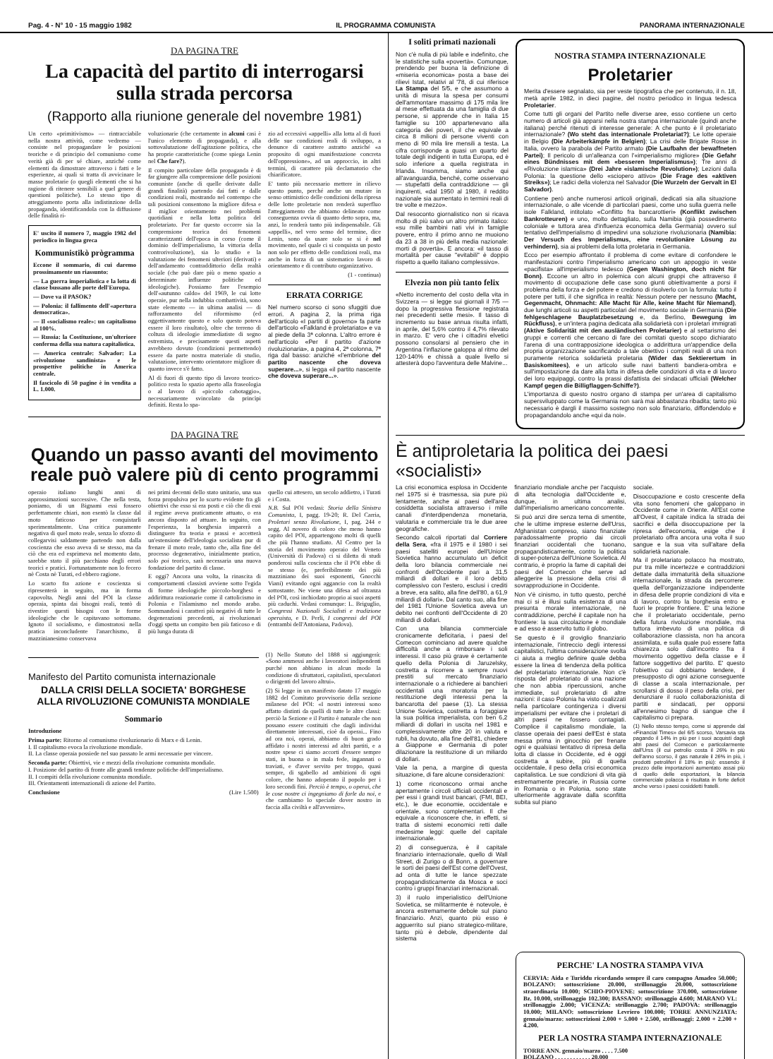Pag. 4 - N° 10 - 15 maggio 1982 IL PROGRAMMA COMUNISTA PANORAMA INTERNAZIONALE
DA PAGINA TRE
La capacità del partito di interrogarsi sulla strada percorsa
(Rapporto alla riunione generale del novembre 1981)
Un certo «primitivismo» — rintracciabile nella nostra attività, come vedremo — consiste nel propagandare le posizioni teoriche e di principio del comunismo come verità già di per sé chiare, anziché come elementi da dimostrare attraverso i fatti e le esperienze, ai quali si tratta di avvicinare le masse proletarie (o quegli elementi che si ha ragione di ritenere sensibili a quel genere di questioni politiche). Lo stesso tipo di atteggiamento porta alla indistinzione della propaganda, identificandola con la diffusione delle finalità ri-
E' uscito il numero 7, maggio 1982 del periodico in lingua greca
Kommunistikò prògramma
Eccone il sommario, di cui daremo prossimamente un riassunto:
— La guerra imperialistica e la lotta di classe bussano alle porte dell'Europa.
— Dove va il PASOK?
— Polonia: il fallimento dell'«apertura democratica».
— Il «socialismo reale»: un capitalismo al 100%.
— Russia: la Costituzione, un'ulteriore conferma della sua natura capitalistica.
— America centrale: Salvador: La «rivoluzione sandinista» e le prospettive politiche in America centrale.
Il fascicolo di 50 pagine è in vendita a L. 1.000.
voluzionarie (che certamente in alcuni casi è l'unico elemento di propaganda), e alla sottovalutazione dell'agitazione politica, che ha proprie caratteristiche (come spiega Lenin nel Che fare?).
Il compito particolare della propaganda è di far giungere alla comprensione delle posizioni comuniste (anche di quelle derivate dalle grandi finalità) partendo dai fatti e dalle condizioni reali, mostrando nel contempo che tali posizioni consentono la migliore difesa e il miglior orientamento nei problemi quotidiani e nella lotta politica del proletariato. Per far questo occorre sia la comprensione teorica dei fenomeni caratterizzanti dell'epoca in corso (come il dominio dell'imperialismo, la vittoria della controrivoluzione), sia lo studio e la valutazione dei fenomeni ulteriori (derivati) e dell'andamento contraddittorio della realtà sociale (che può dare più o meno spazio a determinate influenze politiche ed ideologiche). Possiamo fare l'esempio dell'«autunno caldo» del 1969, le cui lotte operaie, pur nella indubbia combattività, sono state elemento — in ultima analisi — di rafforzamento del riformismo (ed oggettivamente questo e solo questo poteva essere il loro risultato), oltre che terreno di coltura di ideologie immediatiste di segno estremista, e precisamente questi aspetti avrebbero dovuto (condizioni permettendo) essere da parte nostra materiale di studio, valutazione, intervento orientatore migliore di quanto invece s'è fatto.
Al di fuori di questo tipo di lavoro teorico-politico resta lo spazio aperto alla fraseologia o al lavoro di «piccolo cabotaggio», necessariamente svincolato da princìpi definiti. Resta lo spa-
zio ad eccessivi «appelli» alla lotta al di fuori delle sue condizioni reali di sviluppo, a denunce di carattere astratto anziché «a proposito di ogni manifestazione concreta dell'oppressione», ad un approccio, in altri termini, di carattere più declamatorio che chiarificatore.
E' tanto più necessario mettere in rilievo questo punto, perché anche un mutare in senso ottimistico delle condizioni della ripresa delle lotte proletarie non renderà superfluo l'atteggiamento che abbiamo delineato come conseguenza ovvia di quanto detto sopra, ma, anzi, lo renderà tanto più indispensabile. Gli «appelli», nel vero senso del termine, dice Lenin, sono da usare solo se si è nel movimento, nel quale ci si conquista un posto non solo per effetto delle condizioni reali, ma anche in forza di un sistematico lavoro di orientamento e di contributo organizzativo.
(1 - continua)
ERRATA CORRIGE
Nel numero scorso ci sono sfuggiti due errori. A pagina 2, la prima riga dell'articolo «I partiti di governo» fa parte dell'articolo «Falkland è proletariato» e va al piede della 3ª colonna. L'altro errore è nell'articolo «Per il partito d'azione rivoluzionaria», a pagina 4, 2ª colonna, 7ª riga dal basso: anziché «l'embrione del partito nascente che doveva superare...», si legga «il partito nascente che doveva superare...».
DA PAGINA TRE
Quando un passo avanti del movimento reale può valere più di cento programmi
operaio italiano lunghi anni di approssimazioni successive. Che nella testa, poniamo, di un Bignami essi fossero perfettamente chiari, non esentò la classe dal moto faticoso per conquistarli sperimentalmente. Una critica puramente negativa di quel moto reale, senza lo sforzo di collegarvisi saldamente partendo non dalla coscienza che esso aveva di se stesso, ma da ciò che era ed esprimeva nel momento dato, sarebbe stato il più pacchiano degli errori teorici e pratici. Fortunatamente non lo fecero nè Costa nè Turati, ed ebbero ragione.
Lo scarto fra azione e coscienza si ripresenterà in seguito, ma in forma capovolta. Negli anni del POI la classe operaia, spinta dai bisogni reali, tentò di rivestire questi bisogni con le forme ideologiche che le capitavano sottomano. Ignoto il socialismo, e dimostratosi nella pratica inconcludente l'anarchismo, il mazzinianesimo conservava
nei primi decenni dello stato unitario, una sua forza propulsiva per lo scarto evidente fra gli obiettivi che esso si era posti e ciò che di essi il regime aveva praticamente attuato, o era ancora disposto ad attuare. In seguito, con l'esperienza, la borghesia imparerà a distinguere fra teoria e prassi e accetterà un'estensione dell'ideologia socialista pur di frenare il moto reale, tanto che, alla fine del processo degenerativo, inizialmente pratico, solo poi teorico, sarà necessaria una nuova fondazione del partito di classe.
E oggi? Ancora una volta, la rinascita di comportamenti classisti avviene sotto l'egida di forme ideologiche piccolo-borghesi e addirittura reazionarie come il cattolicismo in Polonia e l'islamismo nel mondo arabo. Sommandosi i caratteri più negativi di tutte le degenerazioni precedenti, ai rivoluzionari d'oggi spetta un compito ben più faticoso e di più lunga durata di
quello cui attesero, un secolo addietro, i Turati e i Costa.
N.B. Sul POI vedasi: Storia della Sinistra Comunista, I, pagg. 19-20; R. Del Carria, Proletari senza Rivoluzione, I, pag. 244 e segg. Al novero di coloro che meno hanno capito del POI, appartengono molti di quelli che più l'hanno studiato. Al Centro per la storia del movimento operaio del Veneto (Università di Padova) ci si diletta di studi ponderosi sulla coscienza che il POI ebbe di se stesso (e, preferibilmente dei più mazziniano dei suoi esponenti, Gnocchi Viani) evitando ogni aggancio con la realtà sottostante. Ne viene una difesa ad oltranza del POI, così inchiodato proprio ai suoi aspetti più caduchi. Vedasi comunque: L. Briguglio, Congressi Nazionali Socialisti e tradizione operaista, e D. Perli, I congressi del POI (entrambi dell'Antoniana, Padova).
Manifesto del Partito comunista internazionale
DALLA CRISI DELLA SOCIETA' BORGHESE ALLA RIVOLUZIONE COMUNISTA MONDIALE
Sommario
Introduzione
Prima parte: Ritorno al comunismo rivoluzionario di Marx e di Lenin.
I. Il capitalismo evoca la rivoluzione mondiale.
II. La classe operaia possiede nel suo passato le armi necessarie per vincere.
Seconda parte: Obiettivi, vie e mezzi della rivoluzione comunista mondiale.
I. Posizione del partito di fronte alle grandi tendenze politiche dell'imperialismo.
II. I compiti della rivoluzione comunista mondiale.
III. Orientamenti internazionali di azione del Partito.
Conclusione (Lire 1.500)
(1) Nello Statuto del 1888 si aggiungerà: «Sono ammessi anche i lavoratori indipendenti purché non abbiano in alcun modo la condizione di sfruttatori, capitalisti, speculatori o dirigenti del lavoro altrui».
(2) Si legge in un manifesto datato 17 maggio 1882 del Comitato provvisorio della sezione milanese del POI: «I nostri interessi sono affatto distinti da quelli di tutte le altre classi: perciò la Sezione e il Partito è naturale che non possano essere costituiti che dagli individui direttamente interessati, cioè da operai... Fino ad ora noi, operai, abbiamo di buon grado affidato i nostri interessi ad altri partiti, e a nostre spese ci siamo accorti d'essere sempre stati, in buona o in mala fede, ingannati o traviati, e d'aver servito per troppo, quasi sempre, di sgabello ad ambizioni di ogni colore, che hanno adoperato il popolo per i loro secondi fini. Perciò è tempo, o operai, che le cose nostre ci ingegniamo di farle da noi, e che cambiamo lo speciale dover nostro in faccia alla civiltà e all'avvenire».
I soliti primati nazionali
Non c'è nulla di più labile e indefinito, che le statistiche sulla «povertà». Comunque, prendendo per buona la definizione di «miseria economica» posta a base dei rilievi Istat, relativi al '78, di cui riferisce La Stampa del 5/5, e che assumono a unità di misura la spesa per consumi dell'ammontare massimo di 175 mila lire al mese effettuata da una famiglia di due persone, si apprende che in Italia 15 famiglie su 100 appartenevano alla categoria dei poveri, il che equivale a circa 8 milioni di persone viventi con meno di 90 mila lire mensili a testa. La cifra corrisponde a quasi un quarto del totale degli indigenti in tutta Europa, ed è solo inferiore a quella registrata in Irlanda. Insomma, siamo anche qui all'avanguardia, benché, come osservano — stupefatti della contraddizione — gli inquirenti, «dal 1950 al 1980, il reddito nazionale sia aumentato in termini reali di tre volte e mezzo».
Dal resoconto giornalistico non si ricava molto di più salvo un altro primato italico: «su mille bambini nati vivi in famiglie povere, entro il primo anno ne muoiono da 23 a 38 in più della media nazionale: morti di povertà». E ancora: «il tasso di mortalità per cause "evitabili" è doppio rispetto a quello italiano complessivo».
Elvezia non più tanto felix
«Netto incremento del costo della vita in Svizzera — si legge sui giornali il 7/5 — dopo la progressiva flessione registrata nei precedenti sette mesi». Il tasso di incremento su base annua risulta infatti, in aprile, del 5,6% contro il 4,7% rilevato in marzo. E' vero che i cittadini elvetici possono consolarsi al pensiero che in Argentina l'inflazione galoppa al ritmo del 120-140% e chissà a quale livello si attesterà dopo l'avventura delle Malvine...
NOSTRA STAMPA INTERNAZIONALE
Proletarier
Merita d'essere segnalato, sia per veste tipografica che per contenuto, il n. 18, metà aprile 1982, in dieci pagine, del nostro periodico in lingua tedesca Proletarier.
Come tutti gli organi del Partito nelle diverse aree, esso contiene un certo numero di articoli già apparsi nella nostra stampa internazionale (quindi anche italiana) perché ritenuti di interesse generale: A che punto è il proletariato internazionale? (Wo steht das internationale Proletariat?); Le lotte operaie in Belgio (Die Arbeiterkämpfe in Belgien); La crisi delle Brigate Rosse in Italia, ovvero la parabola del Partito armato (Die Laufbahn der bewaffneten Partei); Il pericolo di un'alleanza con l'«imperialismo migliore» (Die Gefahr eines Bündnisses mit dem «besseren Imperialismus»); Tre anni di «Rivoluzione islamica» (Drei Jahre «islamische Revolution»); Lezioni dalla Polonia: la questione dello «sciopero attivo» (Die Frage des «aktiven Streiks»); Le radici della violenza nel Salvador (Die Wurzeln der Gervalt in El Salvador).
Contiene però anche numerosi articoli originali, dedicati sia alla situazione internazionale, o alle vicende di particolari paesi, come uno sulla guerra nelle isole Falkland, intitolato «Conflitto fra bancarottieri» (Konflikt zwischen Bankrotteuren) e uno, molto dettagliato, sulla Namibia (già possedimento coloniale e tuttora area d'influenza economica della Germania) ovvero sul tentativo dell'imperialismo di impedirvi una soluzione rivoluzionaria (Namibia: Der Versuch des Imperialismus, eine revolutionäre Lösung zu verhindern), sia ai problemi della lotta proletaria in Germania.
Ecco per esempio affrontato il problema di come evitare di confondere le manifestazioni contro l'imperialismo americano con un appoggio in veste «pacifista» all'imperialismo tedesco (Gegen Washington, doch nicht für Bonn). Eccone un altro in polemica con alcuni gruppi che attraverso il movimento di occupazione delle case sono giunti obiettivamente a porsi il problema della forza e del potere e credono di risolverlo con la formula: tutto il potere per tutti, il che significa in realtà: Nessun potere per nessuno (Macht, Gegenmacht, Ohnmacht: Alle Macht für Alle, keine Macht für Niemand), due lunghi articoli su aspetti particolari del movimento sociale in Germania (Die fehlgeschlagene Bauplatzbesetzung e, da Berlino, Bewegung im Rückfluss), e un'intera pagina dedicata alla solidarietà con i proletari immigrati (Aktive Solidarität mit den ausländischen Proletarier) e al settarismo dei gruppi e correnti che cercano di fare dei comitati questo scopo dichiarato l'arena di una contrapposizione ideologica o addirittura un'appendice della propria organizzazione sacrificando a tale obiettivo i compiti reali di una non puramente retorica solidarietà proletaria (Wider das Sektierertum in Basiskomitees), e un articolo sulle navi battenti bandiera-ombra e sull'impostazione da dare alla lotta in difesa delle condizioni di vita e di lavoro dei loro equipaggi, contro la prassi disfattista dei sindacati ufficiali (Welcher Kampf gegen die Billigflaggen-Schiffe?).
L'importanza di questo nostro organo di stampa per un'area di capitalismo supersviluppato come la Germania non sarà mai abbastanza ribadita; tanto più necessario è dargli il massimo sostegno non solo finanziario, diffondendolo e propagandandolo anche «qui da noi».
È antiproletaria la politica dei paesi «socialisti»
La crisi economica esplosa in Occidente nel 1975 si è trasmessa, sia pure più lentamente, anche ai paesi dell'area cosiddetta socialista attraverso i mille canali d'interdipendenza monetaria, valutaria e commerciale tra le due aree geografiche.
Secondo calcoli riportati dal Corriere della Sera, «fra il 1975 e il 1980 i sei paesi satelliti europei dell'Unione Sovietica hanno accumulato un deficit della loro bilancia commerciale nei confronti dell'Occidente pari a 31,5 miliardi di dollari e il loro debito complessivo con l'estero, esclusi i crediti a breve, era salito, alla fine dell'80, a 61,9 miliardi di dollari». Dal canto suo, alla fine del 1981 l'Unione Sovietica aveva un debito nei confronti dell'Occidente di 20 miliardi di dollari.
Con una bilancia commerciale cronicamente deficitaria, i paesi del Comecon cominciano ad avere qualche difficoltà anche a rimborsare i soli interessi. Il caso più grave è certamente quello della Polonia di Jaruzelsky, costretta a ricorrere a sempre nuovi prestiti sul mercato finanziario internazionale o a richiedere ai banchieri occidentali una moratoria per la restituzione degli interessi pena la bancarotta del paese (1). La stessa Unione Sovietica, costretta a foraggiare la sua politica imperialista, con ben 6,2 miliardi di dollari in uscita nel 1981 e complessivamente oltre 20 in valuta e rubli, ha dovuto, alla fine dell'81, chiedere a Giappone e Germania di poter dilazionare la restituzione di un miliardo di dollari.
Vale la pena, a margine di questa situazione, di fare alcune considerazioni:
1) come riconoscono ormai anche apertamente i circoli ufficiali occidentali e per essi i grandi trust bancari, (FMI, BEI, etc.), le due economie, occidentale e orientale, sono complementari. Il che equivale a riconoscere che, in effetti, si tratta di sistemi economici retti dalle medesime leggi: quelle del capitale internazionale.
2) di conseguenza, è il capitale finanziario internazionale, quello di Wall Street, di Zurigo o di Bonn, a governare le sorti dei paesi dell'Est come dell'Ovest, ad onta di tutte le lance spezzate propagandisticamente da Mosca e soci contro i gruppi finanziari internazionali.
3) il ruolo imperialistico dell'Unione Sovietica, se militarmente è notevole, è ancora estremamente debole sul piano finanziario. Anzi, quanto più esso è agguerrito sul piano strategico-militare, tanto più è debole, dipendente dal sistema
finanziario mondiale anche per l'acquisto di alta tecnologia dall'Occidente e, dunque, in ultima analisi, dall'imperialismo americano concorrente.
Si può anzi dire senza tema di smentite, che le ultime imprese esterne dell'Urss, Afghanistan compreso, siano finanziate paradossalmente proprio dai circoli finanziari occidentali che tuonano, propagandisticamente, contro la politica di super-potenza dell'Unione Sovietica. Al contrario, è proprio la fame di capitali dei paesi del Comecon che serve ad alleggerire la pressione della crisi di sovrapproduzione in Occidente.
Non v'è cinismo, in tutto questo, perché mai ci si è illusi sulla esistenza di una presunta morale internazionale, nè contraddizione, perché il capitale non ha frontiere: la sua circolazione è mondiale e ad esso è asservito tutto il globo.
Se questo è il groviglio finanziario internazionale, l'intreccio degli interessi capitalistici, l'ultima considerazione svolta ci aiuta a meglio definire quale debba essere la linea di tendenza della politica del proletariato internazionale. Non c'è risposta del proletariato di una nazione che non abbia ripercussioni, anche immediate, sul proletariato di altre nazioni: il caso Polonia ha visto coalizzati nella particolare contingenza i diversi imperialismi per evitare che i proletari di altri paesi ne fossero contagiati. Complice il capitalismo mondiale, la classe operaia dei paesi dell'Est è stata messa prima in ginocchio per frenare ogni e qualsiasi tentativo di ripresa della lotta di classe in Occidente, ed è oggi costretta a subire, più di quella occidentale, il peso della crisi economica capitalistica. Le sue condizioni di vita già estremamente precarie, in Russia come in Romania o in Polonia, sono state ulteriormente aggravate dalla sconfitta subita sul piano
sociale.
Disoccupazione e costo crescente della vita sono fenomeni che galoppano in Occidente come in Oriente. All'Est come all'Ovest, il capitale indica la strada dei sacrifici e della disoccupazione per la ripresa dell'economia, esige che il proletariato offra ancora una volta il suo sangue e la sua vita sull'altare della solidarietà nazionale.
Ma il proletariato polacco ha mostrato, pur tra mille incertezze e contraddizioni dettate dalla immaturità della situazione internazionale, la strada da percorrere: quella dell'organizzazione indipendente in difesa delle proprie condizioni di vita e di lavoro, contro la borghesia entro e fuori le proprie frontiere. E' una lezione che il proletariato occidentale, perno della futura rivoluzione mondiale, ma tuttora imbevuto di una politica di collaborazione classista, non ha ancora assimilata, e sulla quale può essere fatta chiarezza solo dall'incontro fra il movimento oggettivo della classe e il fattore soggettivo del partito. E' questo l'obiettivo cui dobbiamo tendere, il presupposto di ogni azione conseguente di classe a scala internazionale, per scrollarsi di dosso il peso della crisi, per denunziare il ruolo collaborazionista di partiti e sindacati, per opporsi all'ennesimo bagno di sangue che il capitalismo ci prepara.
(1) Nello stesso tempo, come si apprende dal «Financial Times» del 6/5 scorso, Varsavia sta pagando il 14% in più per i suoi acquisti dagli altri paesi del Comecon e particolarmente dall'Urss (il cui petrolio costa il 26% in più dell'anno scorso, il gas naturale il 26% in più, i prodotti petroliferi il 18% in più): essendo il prezzo delle importazioni aumentato assai più di quello delle esportazioni, la bilancia commerciale polacca è risultata in forte deficit anche verso i paesi cosiddetti fratelli.
PERCHE' LA NOSTRA STAMPA VIVA
CERVIA: Aida e Turiddu ricordando sempre il caro compagno Amadeo 50.000; BOLZANO: sottoscrizione 20.000, strillonaggio 20.000, sottoscrizione straordinaria 10.000; SCHIO-PIOVENE: sottoscrizione 370.000, sottoscrizione Bz. 10.000, strillonaggio 102.300; BASSANO: strillonaggio 4.600; MARANO VI.: strillonaggio 2.000; VICENZA: strillonaggio 2.700; PADOVA: strillonaggio 10.000; MILANO: sottoscrizione Levriero 100.000; TORRE ANNUNZIATA: gennaio/marzo: sottoscrizioni 2.000 + 5.000 + 2.500, strillonaggi: 2.000 + 2.200 + 4.200.
PER LA NOSTRA STAMPA INTERNAZIONALE
TORRE ANN. gennaio/marzo . . . . 7.500
BOLZANO . . . . . . . . . . . . 20.000